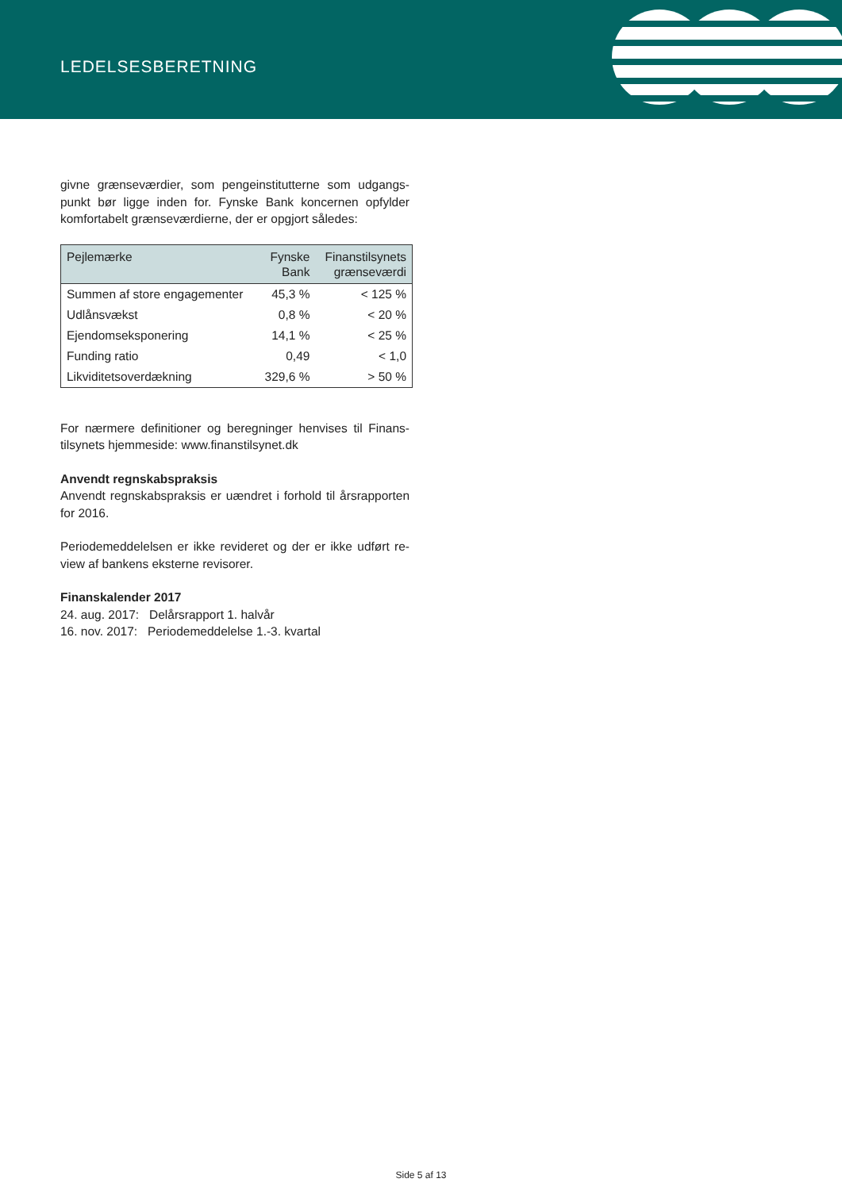LEDELSESBERETNING
givne grænseværdier, som pengeinstitutterne som udgangs­punkt bør ligge inden for. Fynske Bank koncernen opfylder komfortabelt grænseværdierne, der er opgjort således:
| Pejlemærke | Fynske Bank | Finanstilsynets grænseværdi |
| --- | --- | --- |
| Summen af store engagementer | 45,3 % | < 125 % |
| Udlånsvækst | 0,8 % | < 20 % |
| Ejendomseksponering | 14,1 % | < 25 % |
| Funding ratio | 0,49 | < 1,0 |
| Likviditetsoverdækning | 329,6 % | > 50 % |
For nærmere definitioner og beregninger henvises til Finans­tilsynets hjemmeside: www.finanstilsynet.dk
Anvendt regnskabspraksis
Anvendt regnskabspraksis er uændret i forhold til årsrappor­ten for 2016.
Periodemeddelelsen er ikke revideret og der er ikke udført re­view af bankens eksterne revisorer.
Finanskalender 2017
24. aug. 2017: Delårsrapport 1. halvår
16. nov. 2017: Periodemeddelelse 1.-3. kvartal
Side 5 af 13